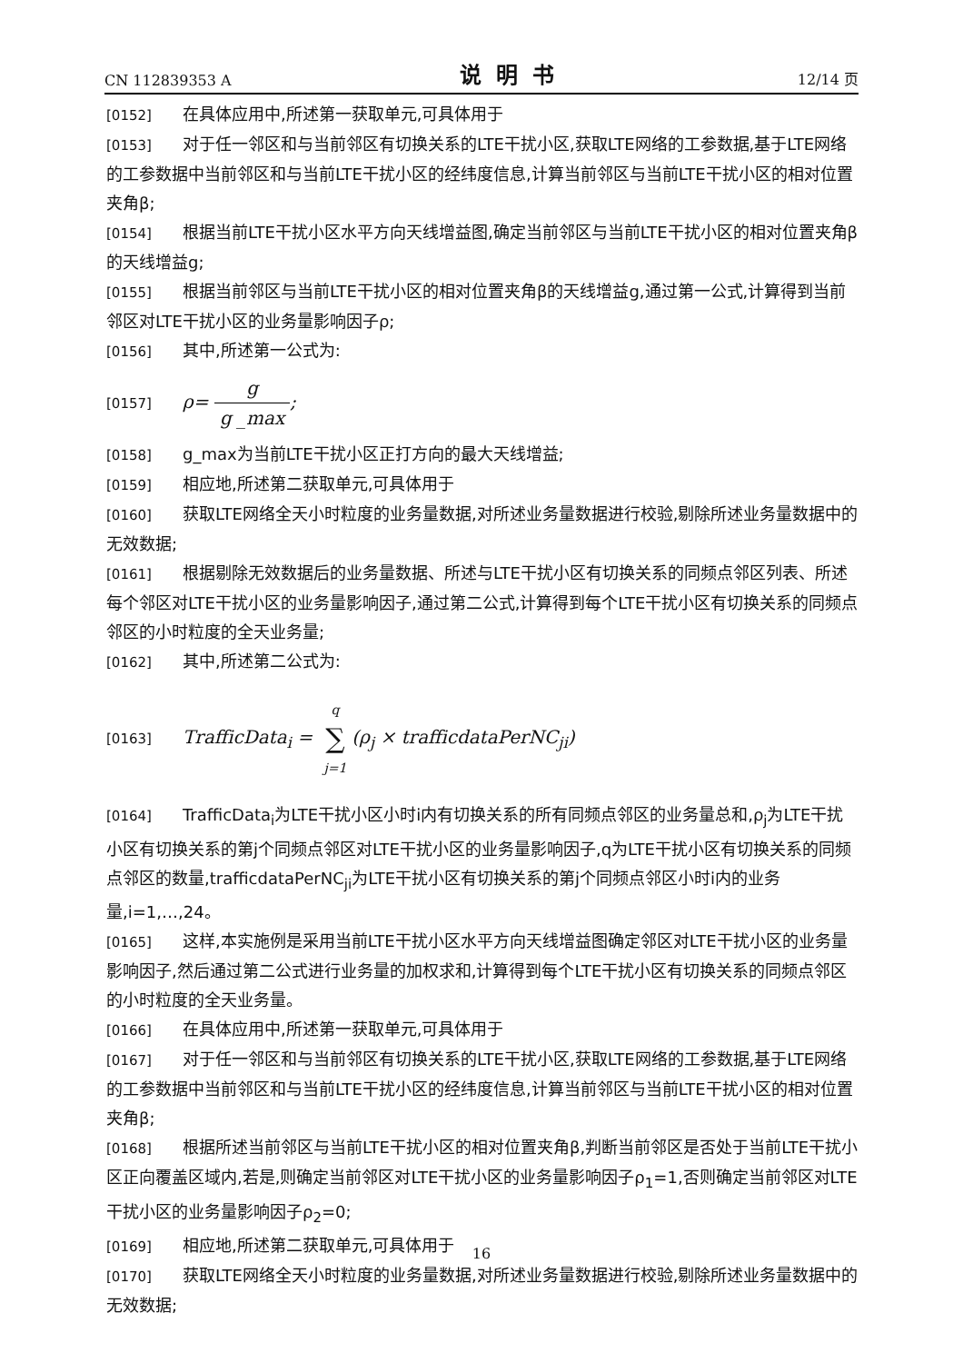CN 112839353 A 说明书 12/14 页
[0152] 在具体应用中,所述第一获取单元,可具体用于
[0153] 对于任一邻区和与当前邻区有切换关系的LTE干扰小区,获取LTE网络的工参数据,基于LTE网络的工参数据中当前邻区和与当前LTE干扰小区的经纬度信息,计算当前邻区与当前LTE干扰小区的相对位置夹角β;
[0154] 根据当前LTE干扰小区水平方向天线增益图,确定当前邻区与当前LTE干扰小区的相对位置夹角β的天线增益g;
[0155] 根据当前邻区与当前LTE干扰小区的相对位置夹角β的天线增益g,通过第一公式,计算得到当前邻区对LTE干扰小区的业务量影响因子ρ;
[0156] 其中,所述第一公式为:
[0157] ρ= g g _max;
[0158] g_max为当前LTE干扰小区正打方向的最大天线增益;
[0159] 相应地,所述第二获取单元,可具体用于
[0160] 获取LTE网络全天小时粒度的业务量数据,对所述业务量数据进行校验,剔除所述业务量数据中的无效数据;
[0161] 根据剔除无效数据后的业务量数据、所述与LTE干扰小区有切换关系的同频点邻区列表、所述每个邻区对LTE干扰小区的业务量影响因子,通过第二公式,计算得到每个LTE干扰小区有切换关系的同频点邻区的小时粒度的全天业务量;
[0162] 其中,所述第二公式为:
[0163] TrafficData<sub>i</sub> = q ∑ j=1(ρ<sub>j</sub> × trafficdataPerNC<sub>ji</sub>)
[0164] TrafficData<sub>i</sub>为LTE干扰小区小时i内有切换关系的所有同频点邻区的业务量总和,ρ<sub>j</sub>为LTE干扰小区有切换关系的第j个同频点邻区对LTE干扰小区的业务量影响因子,q为LTE干扰小区有切换关系的同频点邻区的数量,trafficdataPerNC<sub>ji</sub>为LTE干扰小区有切换关系的第j个同频点邻区小时i内的业务量,i=1,…,24。
[0165] 这样,本实施例是采用当前LTE干扰小区水平方向天线增益图确定邻区对LTE干扰小区的业务量影响因子,然后通过第二公式进行业务量的加权求和,计算得到每个LTE干扰小区有切换关系的同频点邻区的小时粒度的全天业务量。
[0166] 在具体应用中,所述第一获取单元,可具体用于
[0167] 对于任一邻区和与当前邻区有切换关系的LTE干扰小区,获取LTE网络的工参数据,基于LTE网络的工参数据中当前邻区和与当前LTE干扰小区的经纬度信息,计算当前邻区与当前LTE干扰小区的相对位置夹角β;
[0168] 根据所述当前邻区与当前LTE干扰小区的相对位置夹角β,判断当前邻区是否处于当前LTE干扰小区正向覆盖区域内,若是,则确定当前邻区对LTE干扰小区的业务量影响因子ρ<sub>1</sub>=1,否则确定当前邻区对LTE干扰小区的业务量影响因子ρ<sub>2</sub>=0;
[0169] 相应地,所述第二获取单元,可具体用于
[0170] 获取LTE网络全天小时粒度的业务量数据,对所述业务量数据进行校验,剔除所述业务量数据中的无效数据;
16